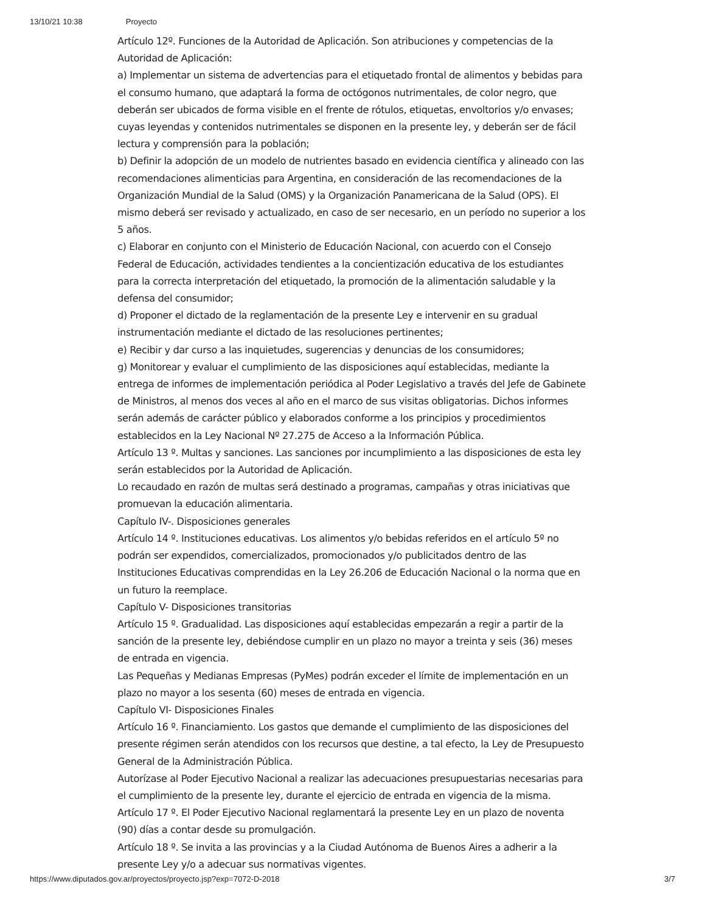13/10/21 10:38 Proyecto
Artículo 12º. Funciones de la Autoridad de Aplicación. Son atribuciones y competencias de la Autoridad de Aplicación:
a) Implementar un sistema de advertencias para el etiquetado frontal de alimentos y bebidas para el consumo humano, que adaptará la forma de octógonos nutrimentales, de color negro, que deberán ser ubicados de forma visible en el frente de rótulos, etiquetas, envoltorios y/o envases; cuyas leyendas y contenidos nutrimentales se disponen en la presente ley, y deberán ser de fácil lectura y comprensión para la población;
b) Definir la adopción de un modelo de nutrientes basado en evidencia científica y alineado con las recomendaciones alimenticias para Argentina, en consideración de las recomendaciones de la Organización Mundial de la Salud (OMS) y la Organización Panamericana de la Salud (OPS). El mismo deberá ser revisado y actualizado, en caso de ser necesario, en un período no superior a los 5 años.
c) Elaborar en conjunto con el Ministerio de Educación Nacional, con acuerdo con el Consejo Federal de Educación, actividades tendientes a la concientización educativa de los estudiantes para la correcta interpretación del etiquetado, la promoción de la alimentación saludable y la defensa del consumidor;
d) Proponer el dictado de la reglamentación de la presente Ley e intervenir en su gradual instrumentación mediante el dictado de las resoluciones pertinentes;
e) Recibir y dar curso a las inquietudes, sugerencias y denuncias de los consumidores;
g) Monitorear y evaluar el cumplimiento de las disposiciones aquí establecidas, mediante la entrega de informes de implementación periódica al Poder Legislativo a través del Jefe de Gabinete de Ministros, al menos dos veces al año en el marco de sus visitas obligatorias. Dichos informes serán además de carácter público y elaborados conforme a los principios y procedimientos establecidos en la Ley Nacional Nº 27.275 de Acceso a la Información Pública.
Artículo 13 º. Multas y sanciones. Las sanciones por incumplimiento a las disposiciones de esta ley serán establecidos por la Autoridad de Aplicación.
Lo recaudado en razón de multas será destinado a programas, campañas y otras iniciativas que promuevan la educación alimentaria.
Capítulo IV-. Disposiciones generales
Artículo 14 º. Instituciones educativas. Los alimentos y/o bebidas referidos en el artículo 5º no podrán ser expendidos, comercializados, promocionados y/o publicitados dentro de las Instituciones Educativas comprendidas en la Ley 26.206 de Educación Nacional o la norma que en un futuro la reemplace.
Capítulo V- Disposiciones transitorias
Artículo 15 º. Gradualidad. Las disposiciones aquí establecidas empezarán a regir a partir de la sanción de la presente ley, debiéndose cumplir en un plazo no mayor a treinta y seis (36) meses de entrada en vigencia.
Las Pequeñas y Medianas Empresas (PyMes) podrán exceder el límite de implementación en un plazo no mayor a los sesenta (60) meses de entrada en vigencia.
Capítulo VI- Disposiciones Finales
Artículo 16 º. Financiamiento. Los gastos que demande el cumplimiento de las disposiciones del presente régimen serán atendidos con los recursos que destine, a tal efecto, la Ley de Presupuesto General de la Administración Pública.
Autorízase al Poder Ejecutivo Nacional a realizar las adecuaciones presupuestarias necesarias para el cumplimiento de la presente ley, durante el ejercicio de entrada en vigencia de la misma.
Artículo 17 º. El Poder Ejecutivo Nacional reglamentará la presente Ley en un plazo de noventa (90) días a contar desde su promulgación.
Artículo 18 º. Se invita a las provincias y a la Ciudad Autónoma de Buenos Aires a adherir a la presente Ley y/o a adecuar sus normativas vigentes.
https://www.diputados.gov.ar/proyectos/proyecto.jsp?exp=7072-D-2018 3/7